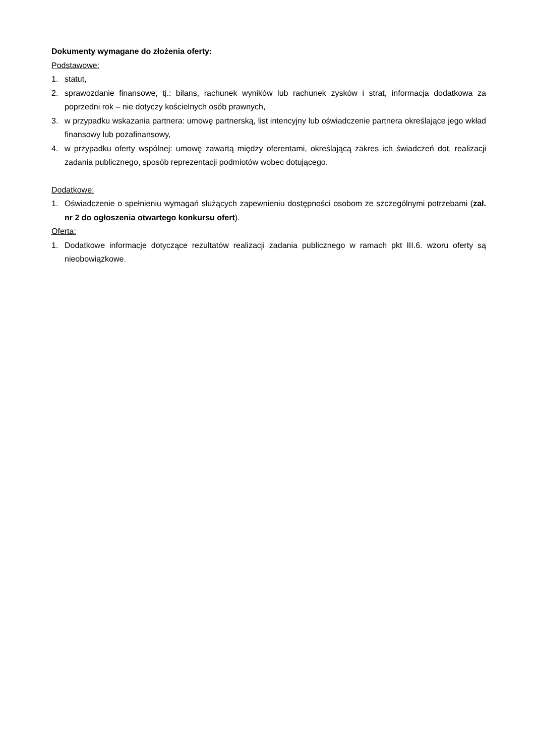Dokumenty wymagane do złożenia oferty:
Podstawowe:
1. statut,
2. sprawozdanie finansowe, tj.: bilans, rachunek wyników lub rachunek zysków i strat, informacja dodatkowa za poprzedni rok – nie dotyczy kościelnych osób prawnych,
3. w przypadku wskazania partnera: umowę partnerską, list intencyjny lub oświadczenie partnera określające jego wkład finansowy lub pozafinansowy,
4. w przypadku oferty wspólnej: umowę zawartą między oferentami, określającą zakres ich świadczeń dot. realizacji zadania publicznego, sposób reprezentacji podmiotów wobec dotującego.
Dodatkowe:
1. Oświadczenie o spełnieniu wymagań służących zapewnieniu dostępności osobom ze szczególnymi potrzebami (zał. nr 2 do ogłoszenia otwartego konkursu ofert).
Oferta:
1. Dodatkowe informacje dotyczące rezultatów realizacji zadania publicznego w ramach pkt III.6. wzoru oferty są nieobowiązkowe.